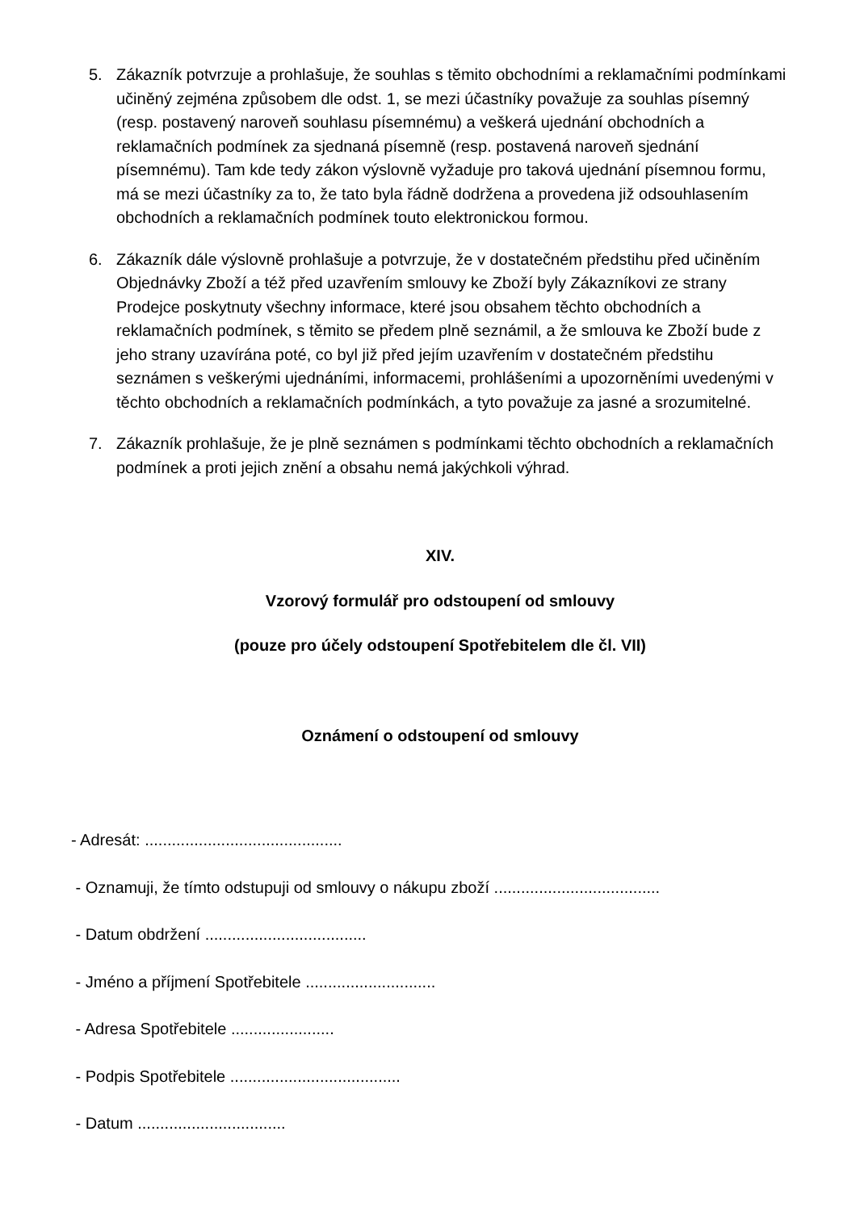5. Zákazník potvrzuje a prohlašuje, že souhlas s těmito obchodními a reklamačními podmínkami učiněný zejména způsobem dle odst. 1, se mezi účastníky považuje za souhlas písemný (resp. postavený naroveň souhlasu písemnému) a veškerá ujednání obchodních a reklamačních podmínek za sjednaná písemně (resp. postavená naroveň sjednání písemnému). Tam kde tedy zákon výslovně vyžaduje pro taková ujednání písemnou formu, má se mezi účastníky za to, že tato byla řádně dodržena a provedena již odsouhlasením obchodních a reklamačních podmínek touto elektronickou formou.
6. Zákazník dále výslovně prohlašuje a potvrzuje, že v dostatečném předstihu před učiněním Objednávky Zboží a též před uzavřením smlouvy ke Zboží byly Zákazníkovi ze strany Prodejce poskytnuty všechny informace, které jsou obsahem těchto obchodních a reklamačních podmínek, s těmito se předem plně seznámil, a že smlouva ke Zboží bude z jeho strany uzavírána poté, co byl již před jejím uzavřením v dostatečném předstihu seznámen s veškerými ujednáními, informacemi, prohlášeními a upozorněními uvedenými v těchto obchodních a reklamačních podmínkách, a tyto považuje za jasné a srozumitelné.
7. Zákazník prohlašuje, že je plně seznámen s podmínkami těchto obchodních a reklamačních podmínek a proti jejich znění a obsahu nemá jakýchkoli výhrad.
XIV.
Vzorový formulář pro odstoupení od smlouvy
(pouze pro účely odstoupení Spotřebitelem dle čl. VII)
Oznámení o odstoupení od smlouvy
- Adresát: ............................................
- Oznamuji, že tímto odstupuji od smlouvy o nákupu zboží .....................................
- Datum obdržení ....................................
- Jméno a příjmení Spotřebitele .............................
- Adresa Spotřebitele .......................
- Podpis Spotřebitele ......................................
- Datum .................................